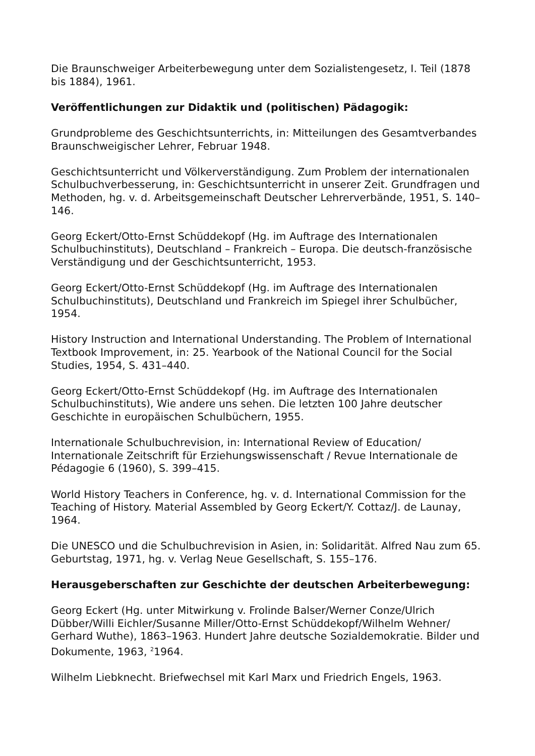Die Braunschweiger Arbeiterbewegung unter dem Sozialistengesetz, I. Teil (1878 bis 1884), 1961.
Veröffentlichungen zur Didaktik und (politischen) Pädagogik:
Grundprobleme des Geschichtsunterrichts, in: Mitteilungen des Gesamtverbandes Braunschweigischer Lehrer, Februar 1948.
Geschichtsunterricht und Völkerverständigung. Zum Problem der internationalen Schulbuchverbesserung, in: Geschichtsunterricht in unserer Zeit. Grundfragen und Methoden, hg. v. d. Arbeitsgemeinschaft Deutscher Lehrerverbände, 1951, S. 140–146.
Georg Eckert/Otto-Ernst Schüddekopf (Hg. im Auftrage des Internationalen Schulbuchinstituts), Deutschland – Frankreich – Europa. Die deutsch-französische Verständigung und der Geschichtsunterricht, 1953.
Georg Eckert/Otto-Ernst Schüddekopf (Hg. im Auftrage des Internationalen Schulbuchinstituts), Deutschland und Frankreich im Spiegel ihrer Schulbücher, 1954.
History Instruction and International Understanding. The Problem of International Textbook Improvement, in: 25. Yearbook of the National Council for the Social Studies, 1954, S. 431–440.
Georg Eckert/Otto-Ernst Schüddekopf (Hg. im Auftrage des Internationalen Schulbuchinstituts), Wie andere uns sehen. Die letzten 100 Jahre deutscher Geschichte in europäischen Schulbüchern, 1955.
Internationale Schulbuchrevision, in: International Review of Education/ Internationale Zeitschrift für Erziehungswissenschaft / Revue Internationale de Pédagogie 6 (1960), S. 399–415.
World History Teachers in Conference, hg. v. d. International Commission for the Teaching of History. Material Assembled by Georg Eckert/Y. Cottaz/J. de Launay, 1964.
Die UNESCO und die Schulbuchrevision in Asien, in: Solidarität. Alfred Nau zum 65. Geburtstag, 1971, hg. v. Verlag Neue Gesellschaft, S. 155–176.
Herausgeberschaften zur Geschichte der deutschen Arbeiterbewegung:
Georg Eckert (Hg. unter Mitwirkung v. Frolinde Balser/Werner Conze/Ulrich Dübber/Willi Eichler/Susanne Miller/Otto-Ernst Schüddekopf/Wilhelm Wehner/ Gerhard Wuthe), 1863–1963. Hundert Jahre deutsche Sozialdemokratie. Bilder und Dokumente, 1963, <sup>2</sup>1964.
Wilhelm Liebknecht. Briefwechsel mit Karl Marx und Friedrich Engels, 1963.